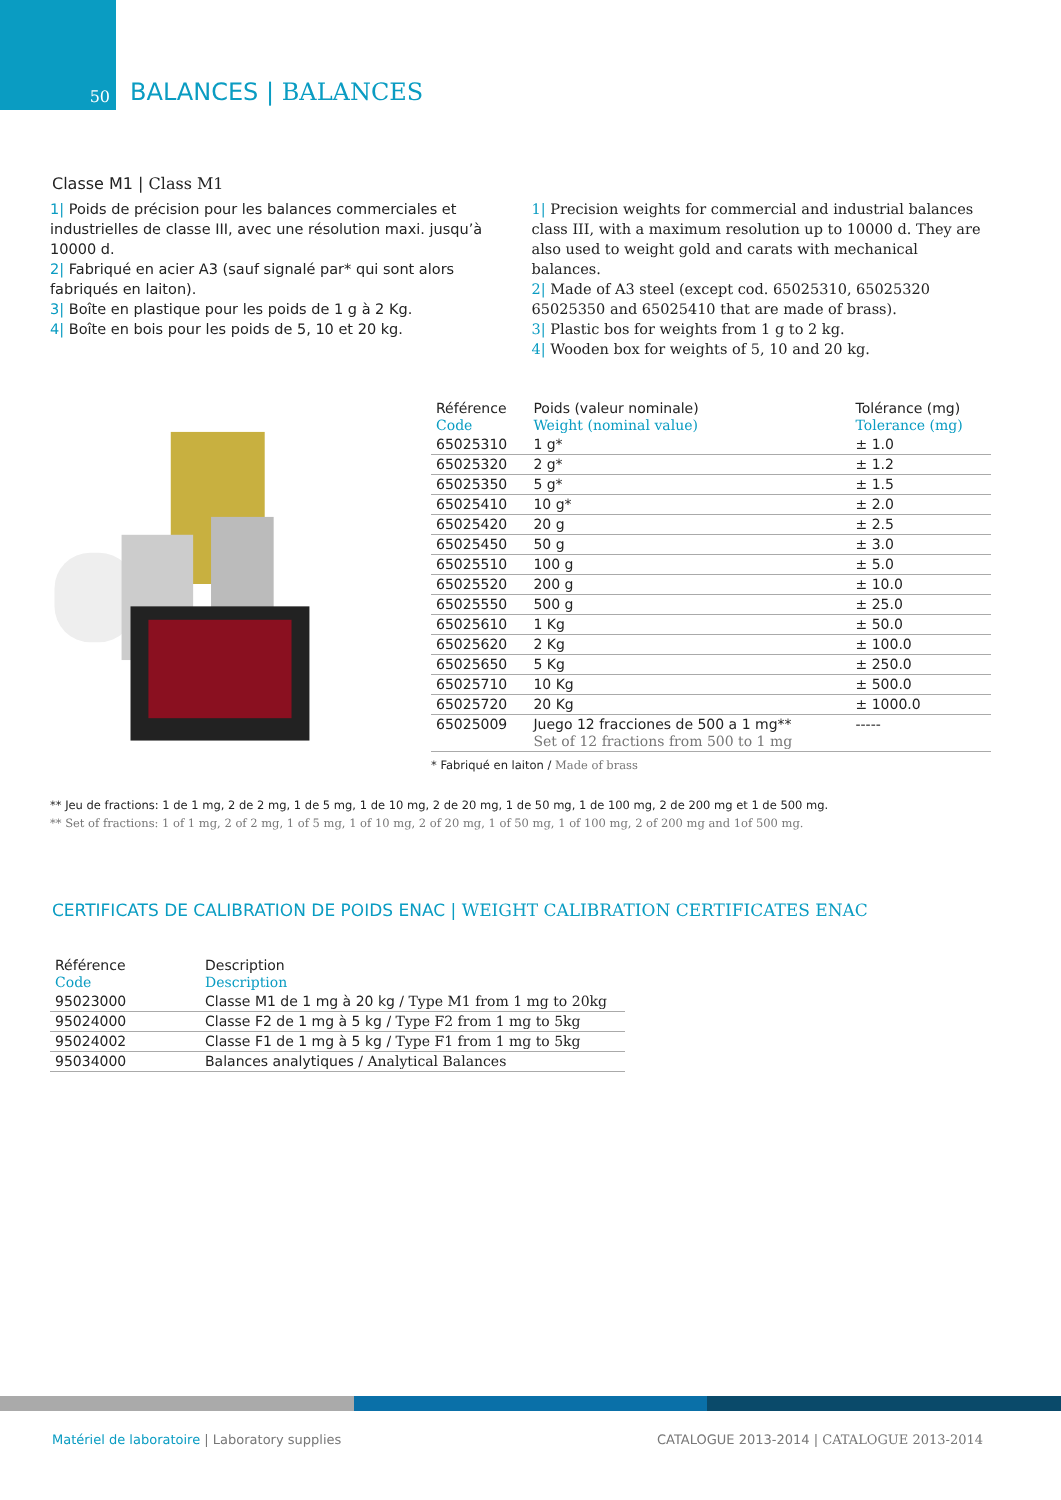50
BALANCES | BALANCES
Classe M1 | Class M1
1| Poids de précision pour les balances commerciales et industrielles de classe III, avec une résolution maxi. jusqu’à 10000 d.
2| Fabriqué en acier A3 (sauf signalé par* qui sont alors fabriqués en laiton).
3| Boîte en plastique pour les poids de 1 g à 2 Kg.
4| Boîte en bois pour les poids de 5, 10 et 20 kg.
1| Precision weights for commercial and industrial balances class III, with a maximum resolution up to 10000 d. They are also used to weight gold and carats with mechanical balances.
2| Made of A3 steel (except cod. 65025310, 65025320 65025350 and 65025410 that are made of brass).
3| Plastic bos for weights from 1 g to 2 kg.
4| Wooden box for weights of 5, 10 and 20 kg.
| Référence Code | Poids (valeur nominale) Weight (nominal value) | Tolérance (mg) Tolerance (mg) |
| --- | --- | --- |
| 65025310 | 1 g* | ± 1.0 |
| 65025320 | 2 g* | ± 1.2 |
| 65025350 | 5 g* | ± 1.5 |
| 65025410 | 10 g* | ± 2.0 |
| 65025420 | 20 g | ± 2.5 |
| 65025450 | 50 g | ± 3.0 |
| 65025510 | 100 g | ± 5.0 |
| 65025520 | 200 g | ± 10.0 |
| 65025550 | 500 g | ± 25.0 |
| 65025610 | 1 Kg | ± 50.0 |
| 65025620 | 2 Kg | ± 100.0 |
| 65025650 | 5 Kg | ± 250.0 |
| 65025710 | 10 Kg | ± 500.0 |
| 65025720 | 20 Kg | ± 1000.0 |
| 65025009 | Juego 12 fracciones de 500 a 1 mg** Set of 12 fractions from 500 to 1 mg | ----- |
* Fabriqué en laiton / Made of brass
** Jeu de fractions: 1 de 1 mg, 2 de 2 mg, 1 de 5 mg, 1 de 10 mg, 2 de 20 mg, 1 de 50 mg, 1 de 100 mg, 2 de 200 mg et 1 de 500 mg.
** Set of fractions: 1 of 1 mg, 2 of 2 mg, 1 of 5 mg, 1 of 10 mg, 2 of 20 mg, 1 of 50 mg, 1 of 100 mg, 2 of 200 mg and 1of 500 mg.
CERTIFICATS DE CALIBRATION DE POIDS ENAC | WEIGHT CALIBRATION CERTIFICATES ENAC
| Référence Code | Description Description |
| --- | --- |
| 95023000 | Classe M1 de 1 mg à 20 kg / Type M1 from 1 mg to 20kg |
| 95024000 | Classe F2 de 1 mg à 5 kg / Type F2 from 1 mg to 5kg |
| 95024002 | Classe F1 de 1 mg à 5 kg / Type F1 from 1 mg to 5kg |
| 95034000 | Balances analytiques / Analytical Balances |
Matériel de laboratoire | Laboratory supplies
CATALOGUE 2013-2014 | CATALOGUE 2013-2014